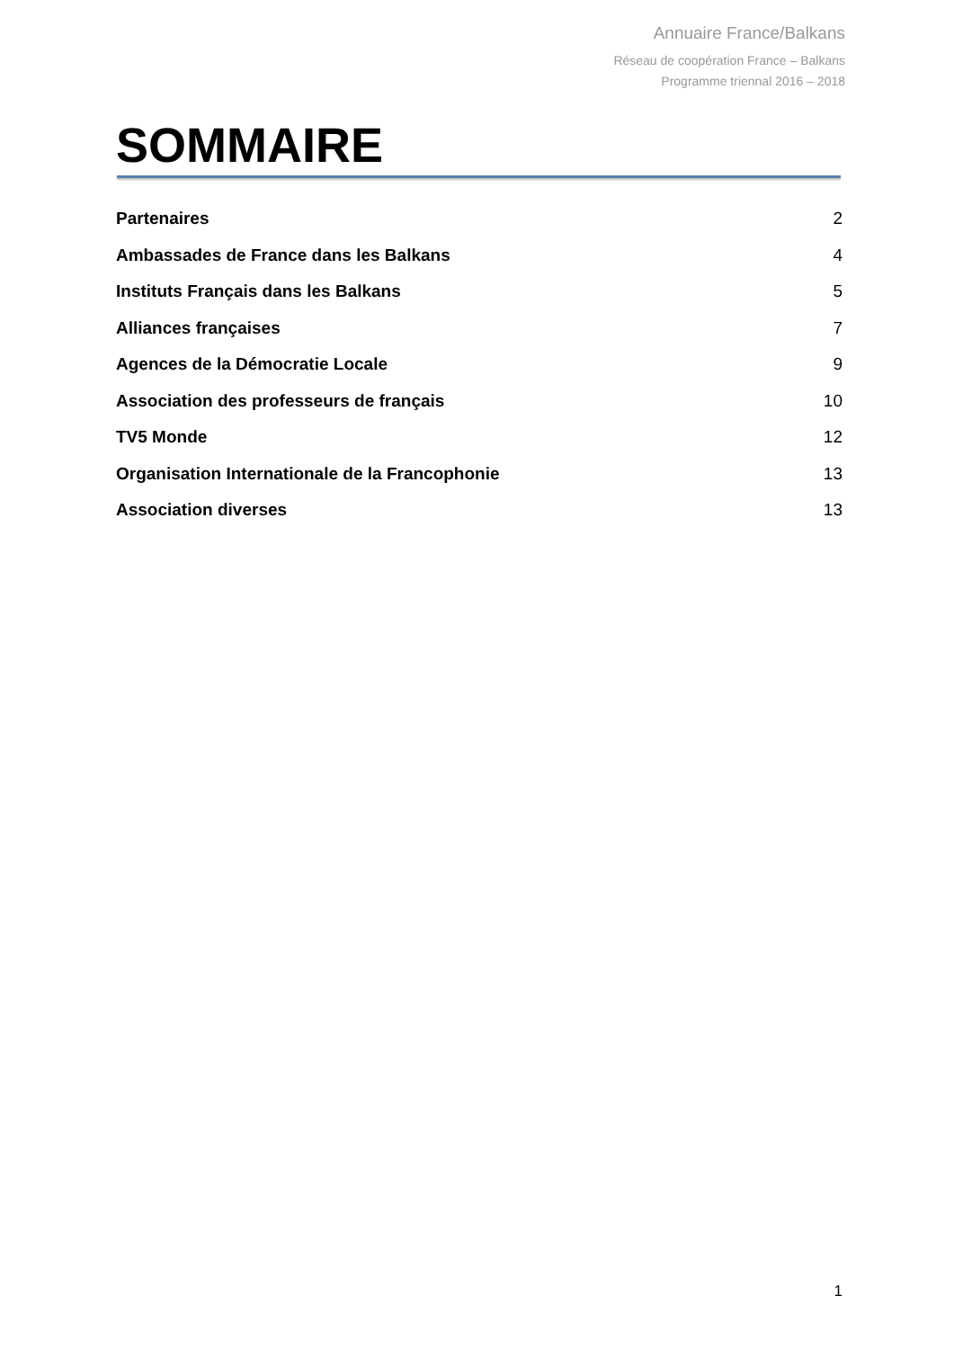Annuaire France/Balkans
Réseau de coopération France – Balkans
Programme triennal 2016 – 2018
SOMMAIRE
Partenaires 2
Ambassades de France dans les Balkans 4
Instituts Français dans les Balkans 5
Alliances françaises 7
Agences de la Démocratie Locale 9
Association des professeurs de français 10
TV5 Monde 12
Organisation Internationale de la Francophonie 13
Association diverses 13
1